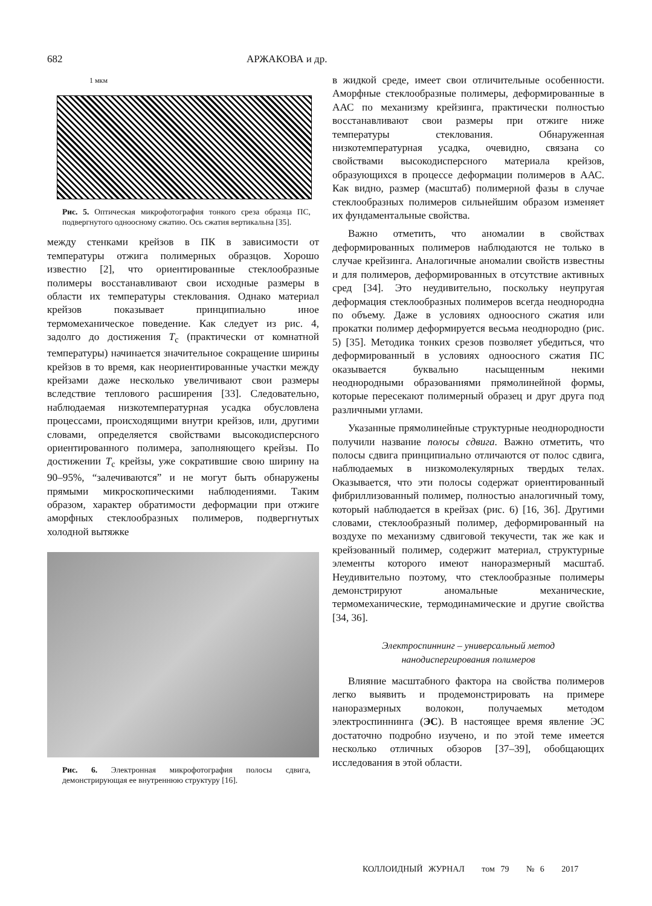682 АРЖАКОВА и др.
1 мкм
Рис. 5. Оптическая микрофотография тонкого среза образца ПС, подвергнутого одноосному сжатию. Ось сжатия вертикальна [35].
между стенками крейзов в ПК в зависимости от температуры отжига полимерных образцов. Хорошо известно [2], что ориентированные стеклообразные полимеры восстанавливают свои исходные размеры в области их температуры стеклования. Однако материал крейзов показывает принципиально иное термомеханическое поведение. Как следует из рис. 4, задолго до достижения T<sub>c</sub> (практически от комнатной температуры) начинается значительное сокращение ширины крейзов в то время, как неориентированные участки между крейзами даже несколько увеличивают свои размеры вследствие теплового расширения [33]. Следовательно, наблюдаемая низкотемпературная усадка обусловлена процессами, происходящими внутри крейзов, или, другими словами, определяется свойствами высокодисперсного ориентированного полимера, заполняющего крейзы. По достижении T<sub>c</sub> крейзы, уже сократившие свою ширину на 90–95%, “залечиваются” и не могут быть обнаружены прямыми микроскопическими наблюдениями. Таким образом, характер обратимости деформации при отжиге аморфных стеклообразных полимеров, подвергнутых холодной вытяжке
Рис. 6. Электронная микрофотография полосы сдвига, демонстрирующая ее внутреннюю структуру [16].
в жидкой среде, имеет свои отличительные особенности. Аморфные стеклообразные полимеры, деформированные в ААС по механизму крейзинга, практически полностью восстанавливают свои размеры при отжиге ниже температуры стеклования. Обнаруженная низкотемпературная усадка, очевидно, связана со свойствами высокодисперсного материала крейзов, образующихся в процессе деформации полимеров в ААС. Как видно, размер (масштаб) полимерной фазы в случае стеклообразных полимеров сильнейшим образом изменяет их фундаментальные свойства.
Важно отметить, что аномалии в свойствах деформированных полимеров наблюдаются не только в случае крейзинга. Аналогичные аномалии свойств известны и для полимеров, деформированных в отсутствие активных сред [34]. Это неудивительно, поскольку неупругая деформация стеклообразных полимеров всегда неоднородна по объему. Даже в условиях одноосного сжатия или прокатки полимер деформируется весьма неоднородно (рис. 5) [35]. Методика тонких срезов позволяет убедиться, что деформированный в условиях одноосного сжатия ПС оказывается буквально насыщенным некими неоднородными образованиями прямолинейной формы, которые пересекают полимерный образец и друг друга под различными углами.
Указанные прямолинейные структурные неоднородности получили название полосы сдвига. Важно отметить, что полосы сдвига принципиально отличаются от полос сдвига, наблюдаемых в низкомолекулярных твердых телах. Оказывается, что эти полосы содержат ориентированный фибриллизованный полимер, полностью аналогичный тому, который наблюдается в крейзах (рис. 6) [16, 36]. Другими словами, стеклообразный полимер, деформированный на воздухе по механизму сдвиговой текучести, так же как и крейзованный полимер, содержит материал, структурные элементы которого имеют наноразмерный масштаб. Неудивительно поэтому, что стеклообразные полимеры демонстрируют аномальные механические, термомеханические, термодинамические и другие свойства [34, 36].
Электроспиннинг – универсальный метод
нанодиспергирования полимеров
Влияние масштабного фактора на свойства полимеров легко выявить и продемонстрировать на примере наноразмерных волокон, получаемых методом электроспиннинга (ЭС). В настоящее время явление ЭС достаточно подробно изучено, и по этой теме имеется несколько отличных обзоров [37–39], обобщающих исследования в этой области.
КОЛЛОИДНЫЙ ЖУРНАЛ том 79 № 6 2017